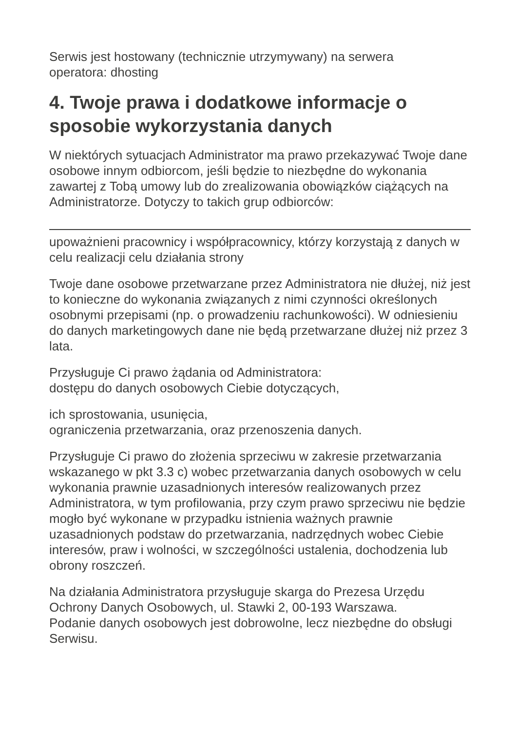Serwis jest hostowany (technicznie utrzymywany) na serwera
operatora: dhosting
4. Twoje prawa i dodatkowe informacje o sposobie wykorzystania danych
W niektórych sytuacjach Administrator ma prawo przekazywać Twoje dane osobowe innym odbiorcom, jeśli będzie to niezbędne do wykonania zawartej z Tobą umowy lub do zrealizowania obowiązków ciążących na Administratorze. Dotyczy to takich grup odbiorców:
upoważnieni pracownicy i współpracownicy, którzy korzystają z danych w celu realizacji celu działania strony
Twoje dane osobowe przetwarzane przez Administratora nie dłużej, niż jest to konieczne do wykonania związanych z nimi czynności określonych osobnymi przepisami (np. o prowadzeniu rachunkowości). W odniesieniu do danych marketingowych dane nie będą przetwarzane dłużej niż przez 3 lata.
Przysługuje Ci prawo żądania od Administratora:
dostępu do danych osobowych Ciebie dotyczących,
ich sprostowania, usunięcia,
ograniczenia przetwarzania, oraz przenoszenia danych.
Przysługuje Ci prawo do złożenia sprzeciwu w zakresie przetwarzania wskazanego w pkt 3.3 c) wobec przetwarzania danych osobowych w celu wykonania prawnie uzasadnionych interesów realizowanych przez Administratora, w tym profilowania, przy czym prawo sprzeciwu nie będzie mogło być wykonane w przypadku istnienia ważnych prawnie uzasadnionych podstaw do przetwarzania, nadrzędnych wobec Ciebie interesów, praw i wolności, w szczególności ustalenia, dochodzenia lub obrony roszczeń.
Na działania Administratora przysługuje skarga do Prezesa Urzędu Ochrony Danych Osobowych, ul. Stawki 2, 00-193 Warszawa.
Podanie danych osobowych jest dobrowolne, lecz niezbędne do obsługi Serwisu.